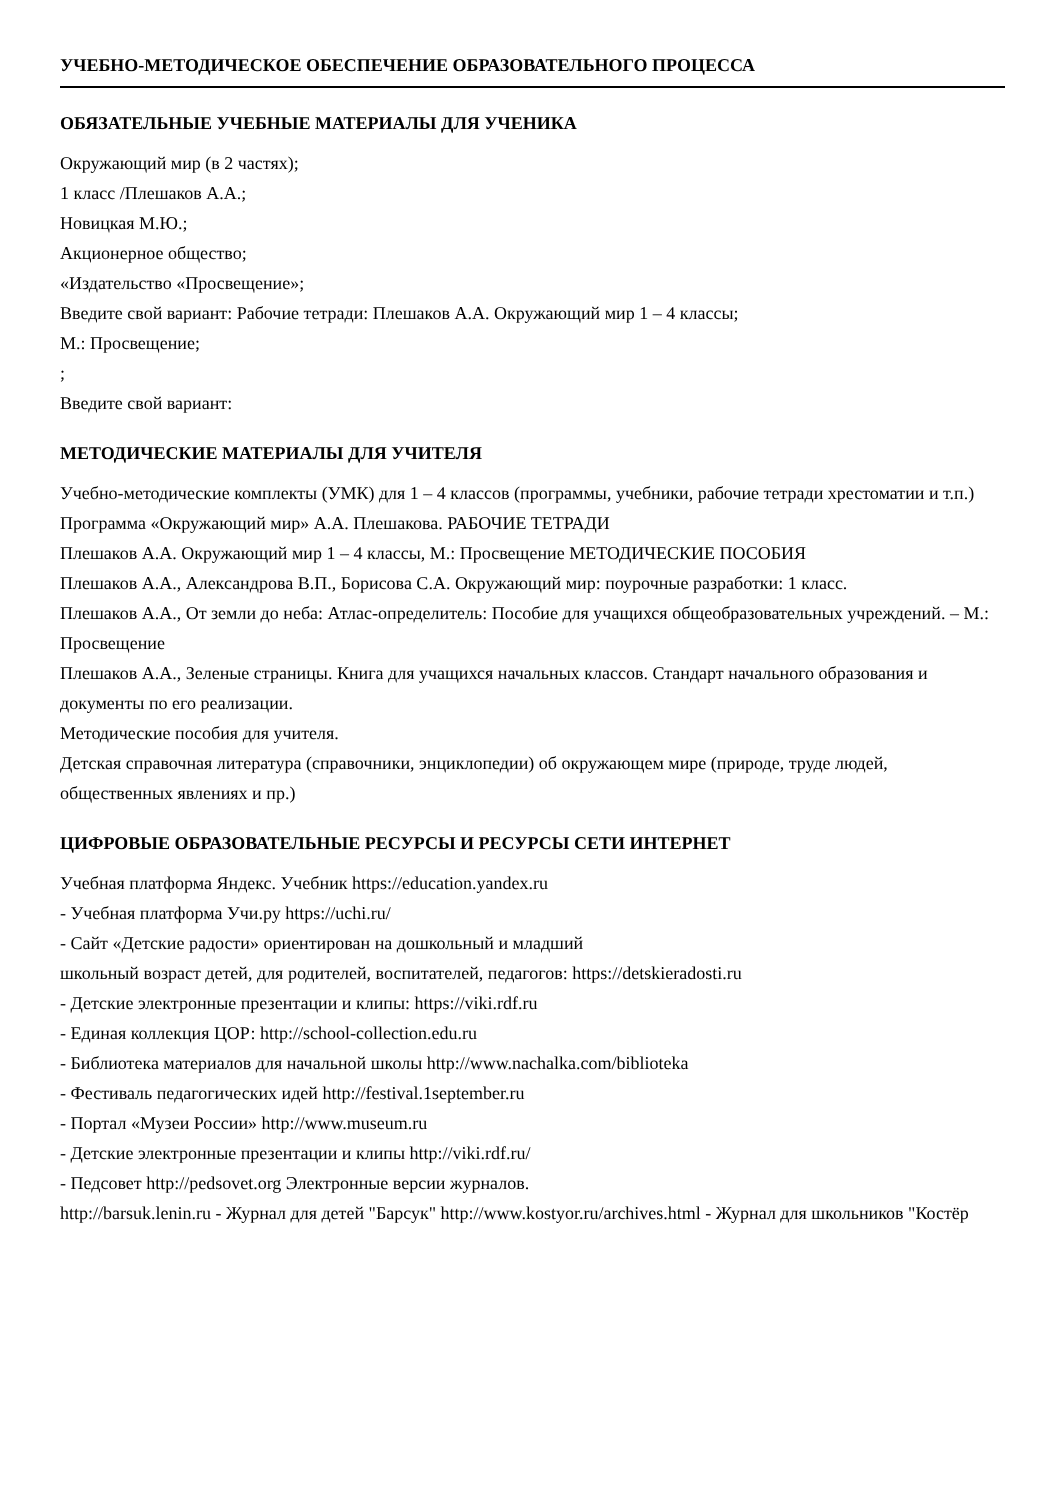УЧЕБНО-МЕТОДИЧЕСКОЕ ОБЕСПЕЧЕНИЕ ОБРАЗОВАТЕЛЬНОГО ПРОЦЕССА
ОБЯЗАТЕЛЬНЫЕ УЧЕБНЫЕ МАТЕРИАЛЫ ДЛЯ УЧЕНИКА
Окружающий мир (в 2 частях);
1 класс /Плешаков А.А.;
Новицкая М.Ю.;
Акционерное общество;
«Издательство «Просвещение»;
Введите свой вариант: Рабочие тетради: Плешаков А.А. Окружающий мир 1 – 4 классы;
М.: Просвещение;
;
Введите свой вариант:
МЕТОДИЧЕСКИЕ МАТЕРИАЛЫ ДЛЯ УЧИТЕЛЯ
Учебно-методические комплекты (УМК) для 1 – 4 классов (программы, учебники, рабочие тетради хрестоматии и т.п.)
Программа «Окружающий мир» А.А. Плешакова. РАБОЧИЕ ТЕТРАДИ
Плешаков А.А. Окружающий мир 1 – 4 классы, М.: Просвещение МЕТОДИЧЕСКИЕ ПОСОБИЯ
Плешаков А.А., Александрова В.П., Борисова С.А. Окружающий мир: поурочные разработки: 1 класс.
Плешаков А.А., От земли до неба: Атлас-определитель: Пособие для учащихся общеобразовательных учреждений. – М.: Просвещение
Плешаков А.А., Зеленые страницы. Книга для учащихся начальных классов. Стандарт начального образования и документы по его реализации.
Методические пособия для учителя.
Детская справочная литература (справочники, энциклопедии) об окружающем мире (природе, труде людей, общественных явлениях и пр.)
ЦИФРОВЫЕ ОБРАЗОВАТЕЛЬНЫЕ РЕСУРСЫ И РЕСУРСЫ СЕТИ ИНТЕРНЕТ
Учебная платформа Яндекс. Учебник https://education.yandex.ru
- Учебная платформа Учи.ру https://uchi.ru/
- Сайт «Детские радости» ориентирован на дошкольный и младший
школьный возраст детей, для родителей, воспитателей, педагогов: https://detskieradosti.ru
- Детские электронные презентации и клипы: https://viki.rdf.ru
- Единая коллекция ЦОР: http://school-collection.edu.ru
- Библиотека материалов для начальной школы http://www.nachalka.com/biblioteka
- Фестиваль педагогических идей http://festival.1september.ru
- Портал «Музеи России» http://www.museum.ru
- Детские электронные презентации и клипы http://viki.rdf.ru/
- Педсовет http://pedsovet.org Электронные версии журналов.
http://barsuk.lenin.ru - Журнал для детей "Барсук" http://www.kostyor.ru/archives.html - Журнал для школьников "Костёр